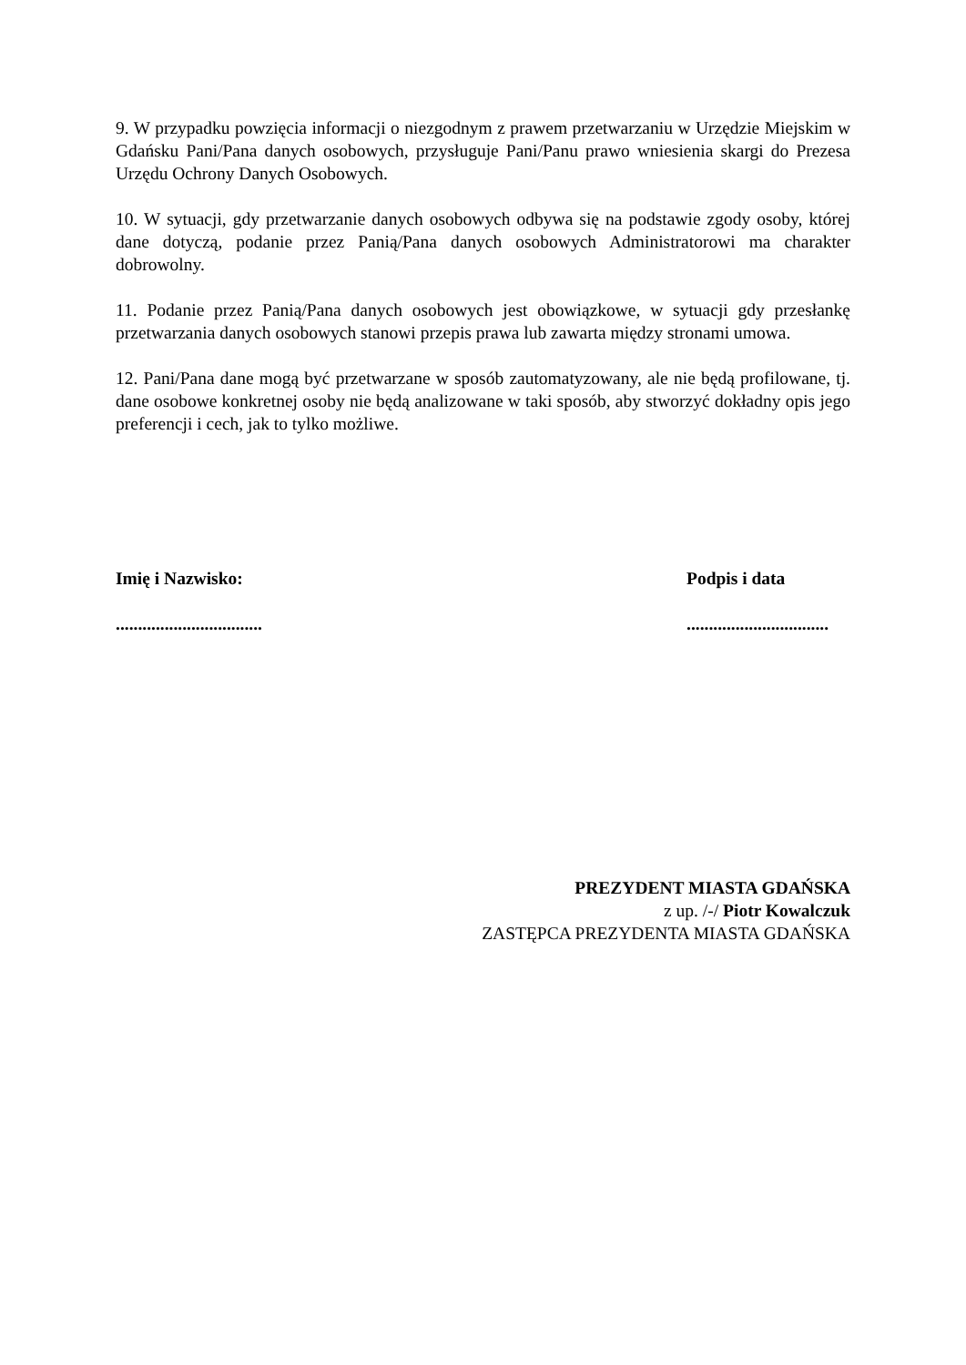9. W przypadku powzięcia informacji o niezgodnym z prawem przetwarzaniu w Urzędzie Miejskim w Gdańsku Pani/Pana danych osobowych, przysługuje Pani/Panu prawo wniesienia skargi do Prezesa Urzędu Ochrony Danych Osobowych.
10. W sytuacji, gdy przetwarzanie danych osobowych odbywa się na podstawie zgody osoby, której dane dotyczą, podanie przez Panią/Pana danych osobowych Administratorowi ma charakter dobrowolny.
11. Podanie przez Panią/Pana danych osobowych jest obowiązkowe, w sytuacji gdy przesłankę przetwarzania danych osobowych stanowi przepis prawa lub zawarta między stronami umowa.
12. Pani/Pana dane mogą być przetwarzane w sposób zautomatyzowany, ale nie będą profilowane, tj. dane osobowe konkretnej osoby nie będą analizowane w taki sposób, aby stworzyć dokładny opis jego preferencji i cech, jak to tylko możliwe.
Imię i Nazwisko:
.................................
Podpis i data
................................
PREZYDENT MIASTA GDAŃSKA
z up. /-/ Piotr Kowalczuk
ZASTĘPCA PREZYDENTA MIASTA GDAŃSKA